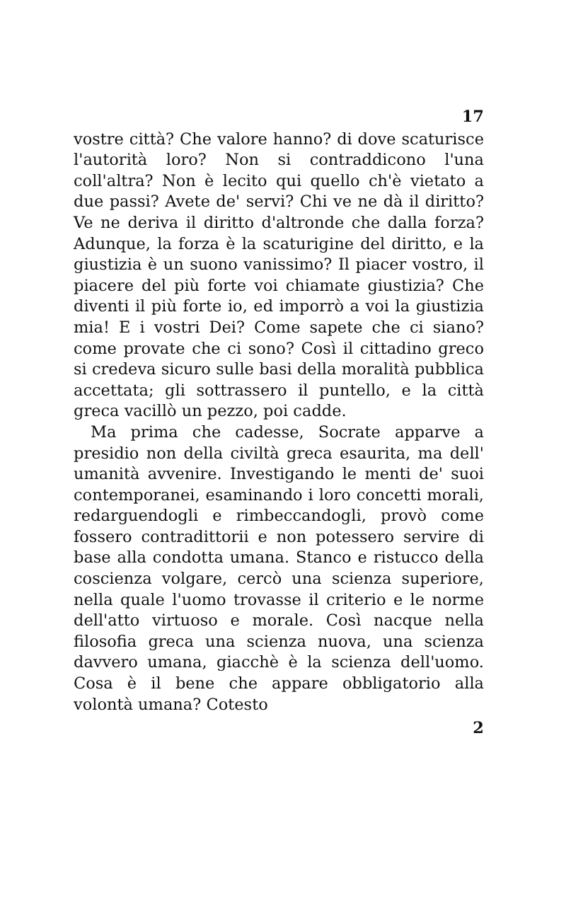17
vostre città? Che valore hanno? di dove scaturisce l'autorità loro? Non si contraddicono l'una coll'altra? Non è lecito qui quello ch'è vietato a due passi? Avete de' servi? Chi ve ne dà il diritto? Ve ne deriva il diritto d'altronde che dalla forza? Adunque, la forza è la scaturigine del diritto, e la giustizia è un suono vanissimo? Il piacer vostro, il piacere del più forte voi chiamate giustizia? Che diventi il più forte io, ed imporrò a voi la giustizia mia! E i vostri Dei? Come sapete che ci siano? come provate che ci sono? Così il cittadino greco si credeva sicuro sulle basi della moralità pubblica accettata; gli sottrassero il puntello, e la città greca vacillò un pezzo, poi cadde.
Ma prima che cadesse, Socrate apparve a presidio non della civiltà greca esaurita, ma dell' umanità avvenire. Investigando le menti de' suoi contemporanei, esaminando i loro concetti morali, redarguendogli e rimbeccandogli, provò come fossero contradittorii e non potessero servire di base alla condotta umana. Stanco e ristucco della coscienza volgare, cercò una scienza superiore, nella quale l'uomo trovasse il criterio e le norme dell'atto virtuoso e morale. Così nacque nella filosofia greca una scienza nuova, una scienza davvero umana, giacchè è la scienza dell'uomo. Cosa è il bene che appare obbligatorio alla volontà umana? Cotesto
2